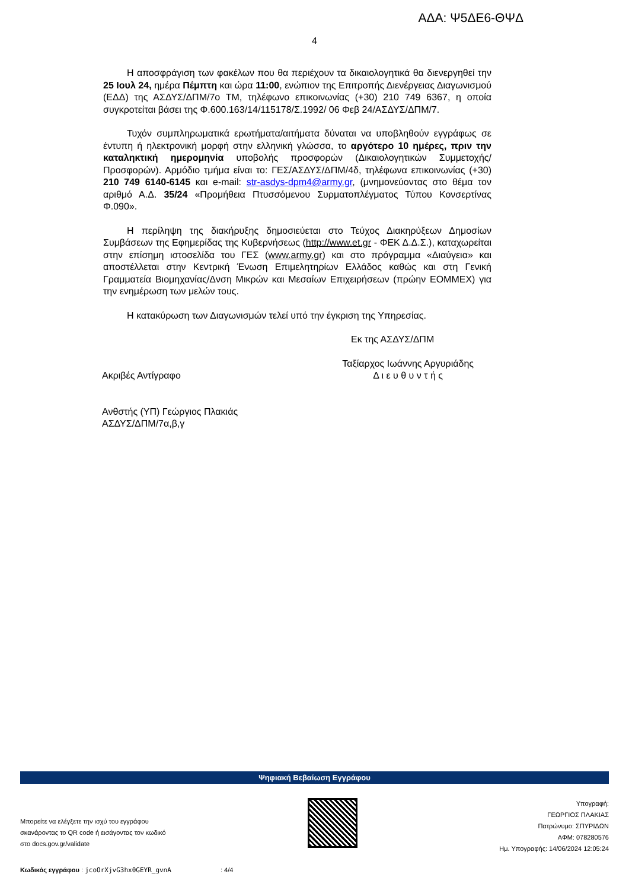ΑΔΑ: Ψ5ΔΕ6-ΘΨΔ
4
Η αποσφράγιση των φακέλων που θα περιέχουν τα δικαιολογητικά θα διενεργηθεί την 25 Ιουλ 24, ημέρα Πέμπτη και ώρα 11:00, ενώπιον της Επιτροπής Διενέργειας Διαγωνισμού (ΕΔΔ) της ΑΣΔΥΣ/ΔΠΜ/7ο ΤΜ, τηλέφωνο επικοινωνίας (+30) 210 749 6367, η οποία συγκροτείται βάσει της Φ.600.163/14/115178/Σ.1992/ 06 Φεβ 24/ΑΣΔΥΣ/ΔΠΜ/7.
Τυχόν συμπληρωματικά ερωτήματα/αιτήματα δύναται να υποβληθούν εγγράφως σε έντυπη ή ηλεκτρονική μορφή στην ελληνική γλώσσα, το αργότερο 10 ημέρες, πριν την καταληκτική ημερομηνία υποβολής προσφορών (Δικαιολογητικών Συμμετοχής/Προσφορών). Αρμόδιο τμήμα είναι το: ΓΕΣ/ΑΣΔΥΣ/ΔΠΜ/4δ, τηλέφωνα επικοινωνίας (+30) 210 749 6140-6145 και e-mail: str-asdys-dpm4@army.gr, (μνημονεύοντας στο θέμα τον αριθμό Α.Δ. 35/24 «Προμήθεια Πτυσσόμενου Συρματοπλέγματος Τύπου Κονσερτίνας Φ.090».
Η περίληψη της διακήρυξης δημοσιεύεται στο Τεύχος Διακηρύξεων Δημοσίων Συμβάσεων της Εφημερίδας της Κυβερνήσεως (http://www.et.gr - ΦΕΚ Δ.Δ.Σ.), καταχωρείται στην επίσημη ιστοσελίδα του ΓΕΣ (www.army.gr) και στο πρόγραμμα «Διαύγεια» και αποστέλλεται στην Κεντρική Ένωση Επιμελητηρίων Ελλάδος καθώς και στη Γενική Γραμματεία Βιομηχανίας/Δνση Μικρών και Μεσαίων Επιχειρήσεων (πρώην ΕΟΜΜΕΧ) για την ενημέρωση των μελών τους.
Η κατακύρωση των Διαγωνισμών τελεί υπό την έγκριση της Υπηρεσίας.
Εκ της ΑΣΔΥΣ/ΔΠΜ
Ακριβές Αντίγραφο
Ταξίαρχος Ιωάννης Αργυριάδης
Δ ι ε υ θ υ ν τ ή ς
Ανθστής (ΥΠ) Γεώργιος Πλακιάς
ΑΣΔΥΣ/ΔΠΜ/7α,β,γ
Ψηφιακή Βεβαίωση Εγγράφου
Μπορείτε να ελέγξετε την ισχύ του εγγράφου
σκανάροντας το QR code ή εισάγοντας τον κωδικό
στο docs.gov.gr/validate
Υπογραφή:
ΓΕΩΡΓΙΟΣ ΠΛΑΚΙΑΣ
Πατρώνυμο: ΣΠΥΡΙΔΩΝ
ΑΦΜ: 078280576
Ημ. Υπογραφής: 14/06/2024 12:05:24
Κωδικός εγγράφου : jcoOrXjvG3hx0GEYR_gvnA : 4/4